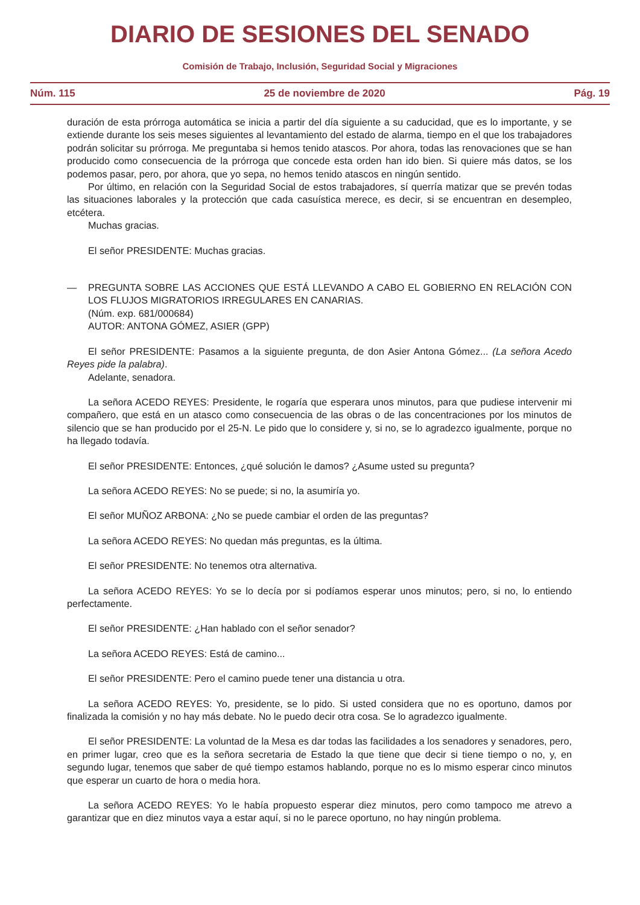DIARIO DE SESIONES DEL SENADO
Comisión de Trabajo, Inclusión, Seguridad Social y Migraciones
Núm. 115 25 de noviembre de 2020 Pág. 19
duración de esta prórroga automática se inicia a partir del día siguiente a su caducidad, que es lo importante, y se extiende durante los seis meses siguientes al levantamiento del estado de alarma, tiempo en el que los trabajadores podrán solicitar su prórroga. Me preguntaba si hemos tenido atascos. Por ahora, todas las renovaciones que se han producido como consecuencia de la prórroga que concede esta orden han ido bien. Si quiere más datos, se los podemos pasar, pero, por ahora, que yo sepa, no hemos tenido atascos en ningún sentido.
Por último, en relación con la Seguridad Social de estos trabajadores, sí querría matizar que se prevén todas las situaciones laborales y la protección que cada casuística merece, es decir, si se encuentran en desempleo, etcétera.
Muchas gracias.
El señor PRESIDENTE: Muchas gracias.
— PREGUNTA SOBRE LAS ACCIONES QUE ESTÁ LLEVANDO A CABO EL GOBIERNO EN RELACIÓN CON LOS FLUJOS MIGRATORIOS IRREGULARES EN CANARIAS.
(Núm. exp. 681/000684)
AUTOR: ANTONA GÓMEZ, ASIER (GPP)
El señor PRESIDENTE: Pasamos a la siguiente pregunta, de don Asier Antona Gómez... (La señora Acedo Reyes pide la palabra).
Adelante, senadora.
La señora ACEDO REYES: Presidente, le rogaría que esperara unos minutos, para que pudiese intervenir mi compañero, que está en un atasco como consecuencia de las obras o de las concentraciones por los minutos de silencio que se han producido por el 25-N. Le pido que lo considere y, si no, se lo agradezco igualmente, porque no ha llegado todavía.
El señor PRESIDENTE: Entonces, ¿qué solución le damos? ¿Asume usted su pregunta?
La señora ACEDO REYES: No se puede; si no, la asumiría yo.
El señor MUÑOZ ARBONA: ¿No se puede cambiar el orden de las preguntas?
La señora ACEDO REYES: No quedan más preguntas, es la última.
El señor PRESIDENTE: No tenemos otra alternativa.
La señora ACEDO REYES: Yo se lo decía por si podíamos esperar unos minutos; pero, si no, lo entiendo perfectamente.
El señor PRESIDENTE: ¿Han hablado con el señor senador?
La señora ACEDO REYES: Está de camino...
El señor PRESIDENTE: Pero el camino puede tener una distancia u otra.
La señora ACEDO REYES: Yo, presidente, se lo pido. Si usted considera que no es oportuno, damos por finalizada la comisión y no hay más debate. No le puedo decir otra cosa. Se lo agradezco igualmente.
El señor PRESIDENTE: La voluntad de la Mesa es dar todas las facilidades a los senadores y senadores, pero, en primer lugar, creo que es la señora secretaria de Estado la que tiene que decir si tiene tiempo o no, y, en segundo lugar, tenemos que saber de qué tiempo estamos hablando, porque no es lo mismo esperar cinco minutos que esperar un cuarto de hora o media hora.
La señora ACEDO REYES: Yo le había propuesto esperar diez minutos, pero como tampoco me atrevo a garantizar que en diez minutos vaya a estar aquí, si no le parece oportuno, no hay ningún problema.